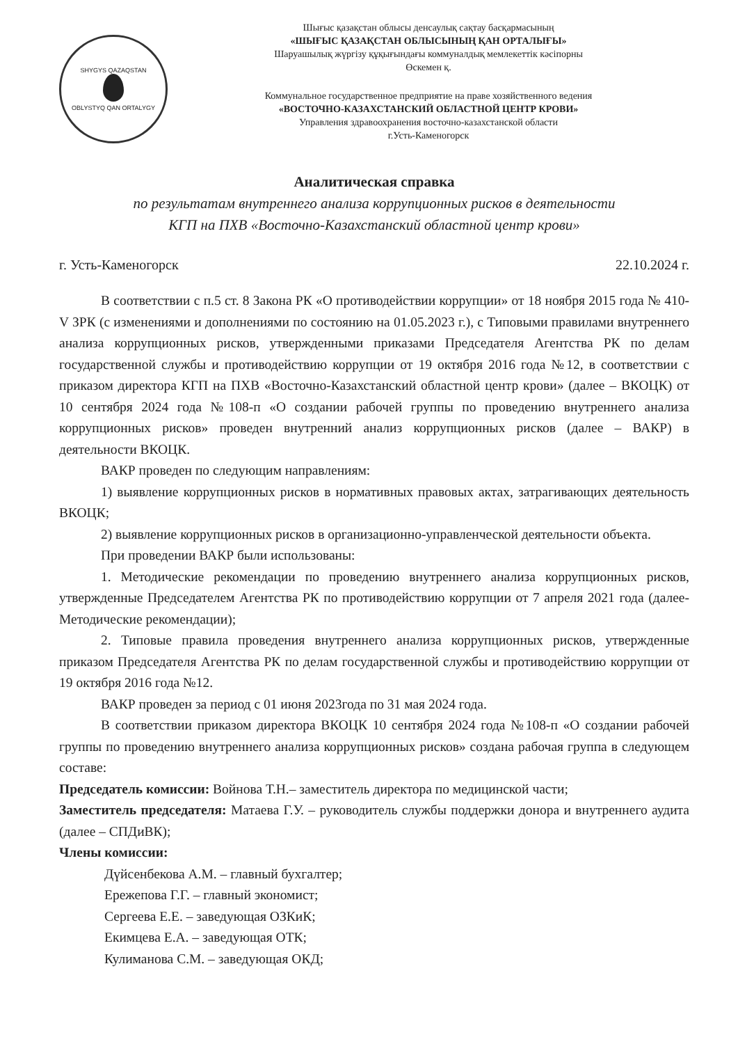SHYGYS QAZAQSTAN
OBLYSTYQ QAN ORTALYGY
Шығыс қазақстан облысы денсаулық сақтау басқармасының
«ШЫҒЫС ҚАЗАҚСТАН ОБЛЫСЫНЫҢ ҚАН ОРТАЛЫҒЫ»
Шаруашылық жүргізу құқығындағы коммуналдық мемлекеттік кәсіпорны
Өскемен қ.
Коммунальное государственное предприятие на праве хозяйственного ведения
«ВОСТОЧНО-КАЗАХСТАНСКИЙ ОБЛАСТНОЙ ЦЕНТР КРОВИ»
Управления здравоохранения восточно-казахстанской области
г.Усть-Каменогорск
Аналитическая справка
по результатам внутреннего анализа коррупционных рисков в деятельности
КГП на ПХВ «Восточно-Казахстанский областной центр крови»
г. Усть-Каменогорск 22.10.2024 г.
В соответствии с п.5 ст. 8 Закона РК «О противодействии коррупции» от 18 ноября 2015 года № 410-V ЗРК (с изменениями и дополнениями по состоянию на 01.05.2023 г.), с Типовыми правилами внутреннего анализа коррупционных рисков, утвержденными приказами Председателя Агентства РК по делам государственной службы и противодействию коррупции от 19 октября 2016 года №12, в соответствии с приказом директора КГП на ПХВ «Восточно-Казахстанский областной центр крови» (далее – ВКОЦК) от 10 сентября 2024 года №108-п «О создании рабочей группы по проведению внутреннего анализа коррупционных рисков» проведен внутренний анализ коррупционных рисков (далее – ВАКР) в деятельности ВКОЦК.
ВАКР проведен по следующим направлениям:
1) выявление коррупционных рисков в нормативных правовых актах, затрагивающих деятельность ВКОЦК;
2) выявление коррупционных рисков в организационно-управленческой деятельности объекта.
При проведении ВАКР были использованы:
1. Методические рекомендации по проведению внутреннего анализа коррупционных рисков, утвержденные Председателем Агентства РК по противодействию коррупции от 7 апреля 2021 года (далее- Методические рекомендации);
2. Типовые правила проведения внутреннего анализа коррупционных рисков, утвержденные приказом Председателя Агентства РК по делам государственной службы и противодействию коррупции от 19 октября 2016 года №12.
ВАКР проведен за период с 01 июня 2023года по 31 мая 2024 года.
В соответствии приказом директора ВКОЦК 10 сентября 2024 года №108-п «О создании рабочей группы по проведению внутреннего анализа коррупционных рисков» создана рабочая группа в следующем составе:
Председатель комиссии: Войнова Т.Н.– заместитель директора по медицинской части;
Заместитель председателя: Матаева Г.У. – руководитель службы поддержки донора и внутреннего аудита (далее – СПДиВК);
Члены комиссии:
Дүйсенбекова А.М. – главный бухгалтер;
Ережепова Г.Г. – главный экономист;
Сергеева Е.Е. – заведующая ОЗКиК;
Екимцева Е.А. – заведующая ОТК;
Кулиманова С.М. – заведующая ОКД;